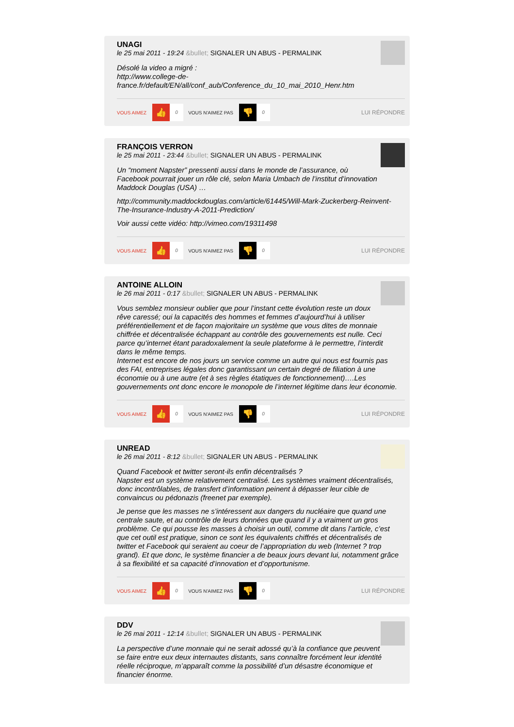UNAGI
le 25 mai 2011 - 19:24 &bullet; SIGNALER UN ABUS - PERMALINK
Désolé la video a migré :
http://www.college-de-
france.fr/default/EN/all/conf_aub/Conference_du_10_mai_2010_Henr.htm
VOUS AIMEZ 👍 0 VOUS N'AIMEZ PAS 👎 0 LUI RÉPONDRE
FRANÇOIS VERRON
le 25 mai 2011 - 23:44 &bullet; SIGNALER UN ABUS - PERMALINK
Un “moment Napster” pressenti aussi dans le monde de l’assurance, où Facebook pourrait jouer un rôle clé, selon Maria Umbach de l’institut d’innovation Maddock Douglas (USA) …
http://community.maddockdouglas.com/article/61445/Will-Mark-Zuckerberg-Reinvent-The-Insurance-Industry-A-2011-Prediction/
Voir aussi cette vidéo: http://vimeo.com/19311498
VOUS AIMEZ 👍 0 VOUS N'AIMEZ PAS 👎 0 LUI RÉPONDRE
ANTOINE ALLOIN
le 26 mai 2011 - 0:17 &bullet; SIGNALER UN ABUS - PERMALINK
Vous semblez monsieur oublier que pour l’instant cette évolution reste un doux rêve caressé; oui la capacités des hommes et femmes d’aujourd’hui à utiliser préférentiellement et de façon majoritaire un système que vous dites de monnaie chiffrée et décentralisée échappant au contrôle des gouvernements est nulle. Ceci parce qu’internet étant paradoxalement la seule plateforme à le permettre, l’interdit dans le même temps.
Internet est encore de nos jours un service comme un autre qui nous est fournis pas des FAI, entreprises légales donc garantissant un certain degré de filiation à une économie ou à une autre (et à ses règles étatiques de fonctionnement)….Les gouvernements ont donc encore le monopole de l’internet légitime dans leur économie.
VOUS AIMEZ 👍 0 VOUS N'AIMEZ PAS 👎 0 LUI RÉPONDRE
UNREAD
le 26 mai 2011 - 8:12 &bullet; SIGNALER UN ABUS - PERMALINK
Quand Facebook et twitter seront-ils enfin décentralisés ?
Napster est un système relativement centralisé. Les systèmes vraiment décentralisés, donc incontrôlables, de transfert d’information peinent à dépasser leur cible de convaincus ou pédonazis (freenet par exemple).
Je pense que les masses ne s’intéressent aux dangers du nucléaire que quand une centrale saute, et au contrôle de leurs données que quand il y a vraiment un gros problème. Ce qui pousse les masses à choisir un outil, comme dit dans l’article, c’est que cet outil est pratique, sinon ce sont les équivalents chiffrés et décentralisés de twitter et Facebook qui seraient au coeur de l’appropriation du web (Internet ? trop grand). Et que donc, le système financier a de beaux jours devant lui, notamment grâce à sa flexibilité et sa capacité d’innovation et d’opportunisme.
VOUS AIMEZ 👍 0 VOUS N'AIMEZ PAS 👎 0 LUI RÉPONDRE
DDV
le 26 mai 2011 - 12:14 &bullet; SIGNALER UN ABUS - PERMALINK
La perspective d’une monnaie qui ne serait adossé qu’à la confiance que peuvent se faire entre eux deux internautes distants, sans connaître forcément leur identité réelle réciproque, m’apparaît comme la possibilité d’un désastre économique et financier énorme.